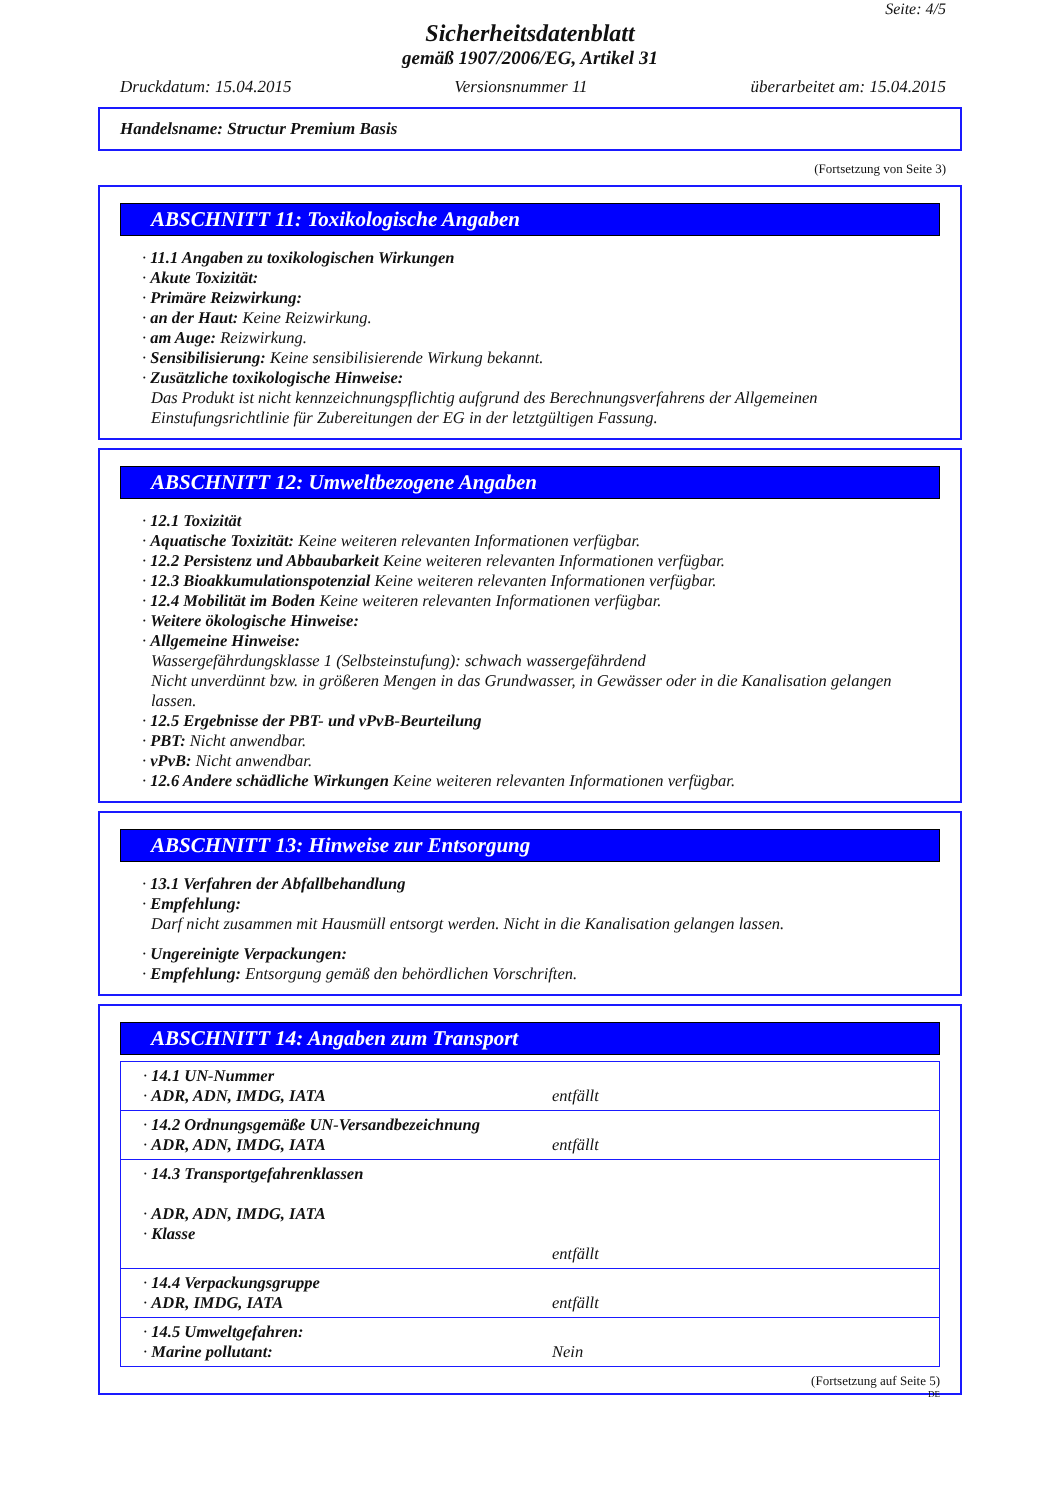Seite: 4/5
Sicherheitsdatenblatt
gemäß 1907/2006/EG, Artikel 31
Druckdatum: 15.04.2015 Versionsnummer 11 überarbeitet am: 15.04.2015
Handelsname: Structur Premium Basis
(Fortsetzung von Seite 3)
ABSCHNITT 11: Toxikologische Angaben
· 11.1 Angaben zu toxikologischen Wirkungen
· Akute Toxizität:
· Primäre Reizwirkung:
· an der Haut: Keine Reizwirkung.
· am Auge: Reizwirkung.
· Sensibilisierung: Keine sensibilisierende Wirkung bekannt.
· Zusätzliche toxikologische Hinweise:
Das Produkt ist nicht kennzeichnungspflichtig aufgrund des Berechnungsverfahrens der Allgemeinen Einstufungsrichtlinie für Zubereitungen der EG in der letztgültigen Fassung.
ABSCHNITT 12: Umweltbezogene Angaben
· 12.1 Toxizität
· Aquatische Toxizität: Keine weiteren relevanten Informationen verfügbar.
· 12.2 Persistenz und Abbaubarkeit Keine weiteren relevanten Informationen verfügbar.
· 12.3 Bioakkumulationspotenzial Keine weiteren relevanten Informationen verfügbar.
· 12.4 Mobilität im Boden Keine weiteren relevanten Informationen verfügbar.
· Weitere ökologische Hinweise:
· Allgemeine Hinweise:
Wassergefährdungsklasse 1 (Selbsteinstufung): schwach wassergefährdend
Nicht unverdünnt bzw. in größeren Mengen in das Grundwasser, in Gewässer oder in die Kanalisation gelangen lassen.
· 12.5 Ergebnisse der PBT- und vPvB-Beurteilung
· PBT: Nicht anwendbar.
· vPvB: Nicht anwendbar.
· 12.6 Andere schädliche Wirkungen Keine weiteren relevanten Informationen verfügbar.
ABSCHNITT 13: Hinweise zur Entsorgung
· 13.1 Verfahren der Abfallbehandlung
· Empfehlung:
Darf nicht zusammen mit Hausmüll entsorgt werden. Nicht in die Kanalisation gelangen lassen.
· Ungereinigte Verpackungen:
· Empfehlung: Entsorgung gemäß den behördlichen Vorschriften.
ABSCHNITT 14: Angaben zum Transport
| · 14.1 UN-Nummer · ADR, ADN, IMDG, IATA | entfällt |
| · 14.2 Ordnungsgemäße UN-Versandbezeichnung · ADR, ADN, IMDG, IATA | entfällt |
| · 14.3 Transportgefahrenklassen · ADR, ADN, IMDG, IATA · Klasse | entfällt |
| · 14.4 Verpackungsgruppe · ADR, IMDG, IATA | entfällt |
| · 14.5 Umweltgefahren: · Marine pollutant: | Nein |
(Fortsetzung auf Seite 5)
DE